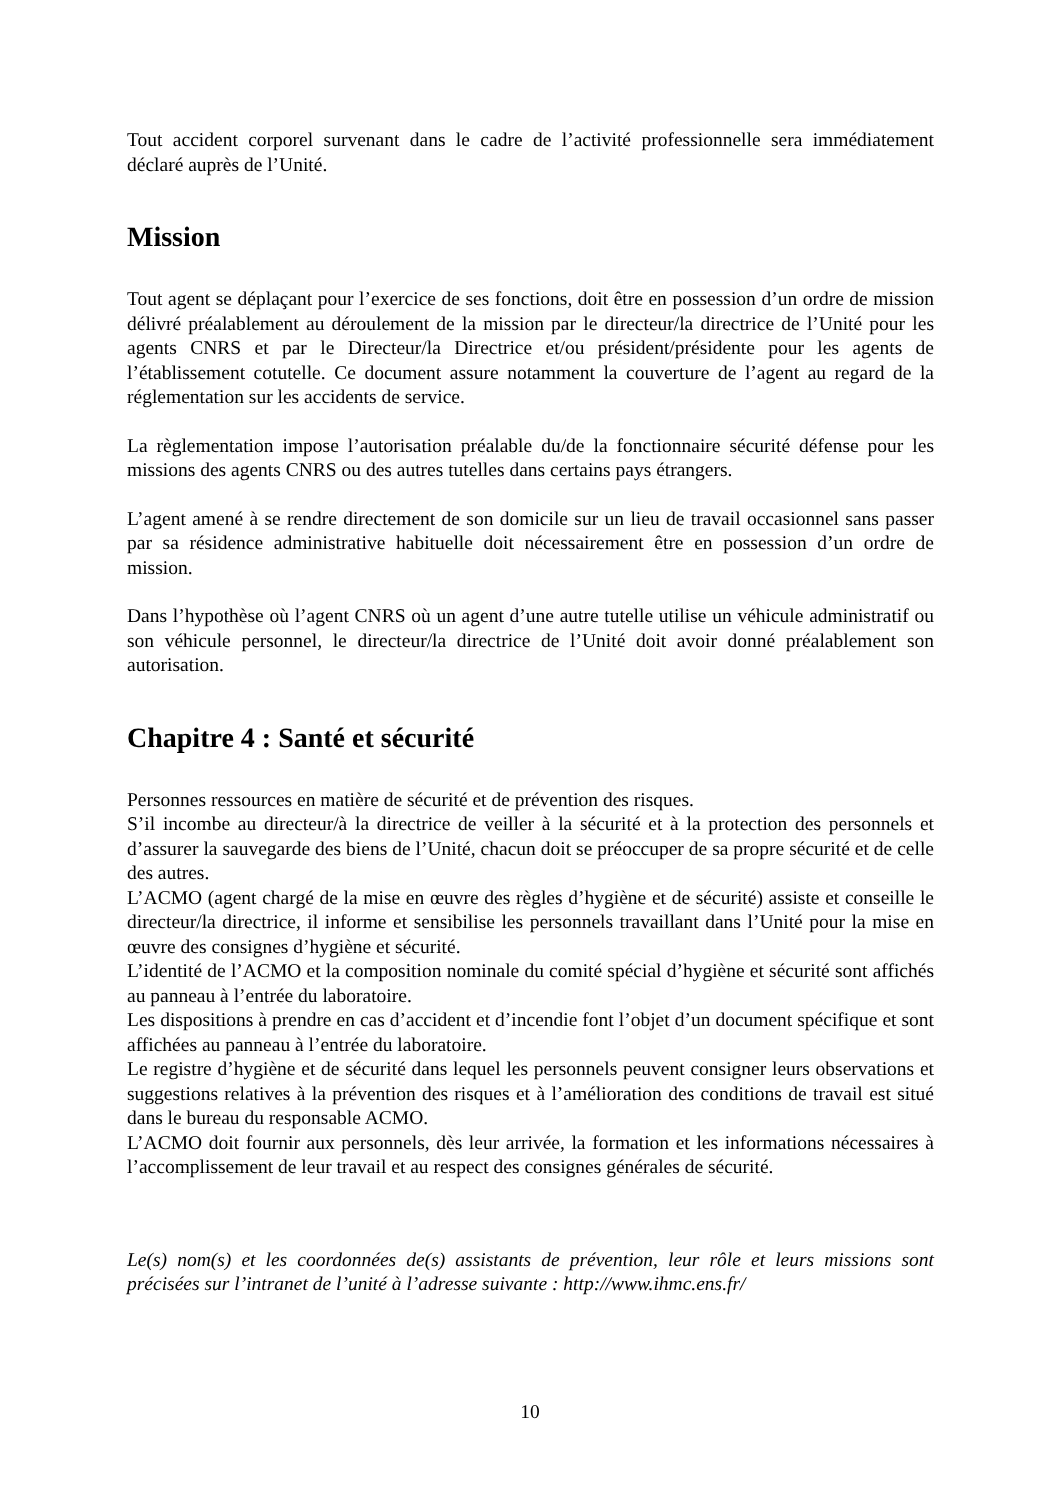Tout accident corporel survenant dans le cadre de l’activité professionnelle sera immédiatement déclaré auprès de l’Unité.
Mission
Tout agent se déplaçant pour l’exercice de ses fonctions, doit être en possession d’un ordre de mission délivré préalablement au déroulement de la mission par le directeur/la directrice de l’Unité pour les agents CNRS et par le Directeur/la Directrice et/ou président/présidente pour les agents de l’établissement cotutelle. Ce document assure notamment la couverture de l’agent au regard de la réglementation sur les accidents de service.
La règlementation impose l’autorisation préalable du/de la fonctionnaire sécurité défense pour les missions des agents CNRS ou des autres tutelles dans certains pays étrangers.
L’agent amené à se rendre directement de son domicile sur un lieu de travail occasionnel sans passer par sa résidence administrative habituelle doit nécessairement être en possession d’un ordre de mission.
Dans l’hypothèse où l’agent CNRS où un agent d’une autre tutelle utilise un véhicule administratif ou son véhicule personnel, le directeur/la directrice de l’Unité doit avoir donné préalablement son autorisation.
Chapitre 4 : Santé et sécurité
Personnes ressources en matière de sécurité et de prévention des risques.
S’il incombe au directeur/à la directrice de veiller à la sécurité et à la protection des personnels et d’assurer la sauvegarde des biens de l’Unité, chacun doit se préoccuper de sa propre sécurité et de celle des autres.
L’ACMO (agent chargé de la mise en œuvre des règles d’hygiène et de sécurité) assiste et conseille le directeur/la directrice, il informe et sensibilise les personnels travaillant dans l’Unité pour la mise en œuvre des consignes d’hygiène et sécurité.
L’identité de l’ACMO et la composition nominale du comité spécial d’hygiène et sécurité sont affichés au panneau à l’entrée du laboratoire.
Les dispositions à prendre en cas d’accident et d’incendie font l’objet d’un document spécifique et sont affichées au panneau à l’entrée du laboratoire.
Le registre d’hygiène et de sécurité dans lequel les personnels peuvent consigner leurs observations et suggestions relatives à la prévention des risques et à l’amélioration des conditions de travail est situé dans le bureau du responsable ACMO.
L’ACMO doit fournir aux personnels, dès leur arrivée, la formation et les informations nécessaires à l’accomplissement de leur travail et au respect des consignes générales de sécurité.
Le(s) nom(s) et les coordonnées de(s) assistants de prévention, leur rôle et leurs missions sont précisées sur l’intranet de l’unité à l’adresse suivante : http://www.ihmc.ens.fr/
10